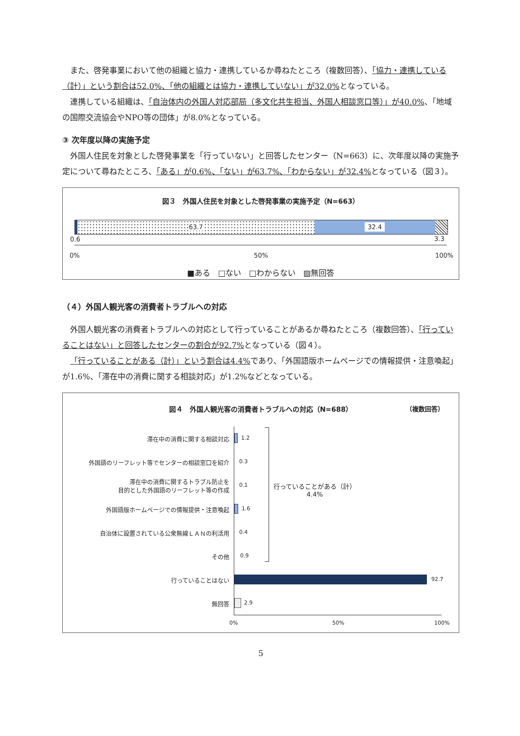また、啓発事業において他の組織と協力・連携しているか尋ねたところ（複数回答）、「協力・連携している（計）」という割合は52.0%、「他の組織とは協力・連携していない」が32.0% となっている。
連携している組織は、「自治体内の外国人対応部局（多文化共生担当、外国人相談窓口等）」が40.0%、「地域の国際交流協会やNPO等の団体」が8.0%となっている。
③ 次年度以降の実施予定
外国人住民を対象とした啓発事業を「行っていない」と回答したセンター（N=663）に、次年度以降の実施予定について尋ねたところ、「ある」が0.6%、「ない」が63.7%、「わからない」が32.4% となっている（図３）。
図３　外国人住民を対象とした啓発事業の実施予定（N=663）
63.7 32.4
0.6 3.3
0% 50% 100%
■ある　□ない　□わからない　▨無回答
（４）外国人観光客の消費者トラブルへの対応
外国人観光客の消費者トラブルへの対応として行っていることがあるか尋ねたところ（複数回答）、「行っていることはない」と回答したセンターの割合が92.7% となっている（図４）。
「行っていることがある（計）」という割合は4.4% であり、「外国語版ホームページでの情報提供・注意喚起」が1.6%、「滞在中の消費に関する相談対応」が1.2%などとなっている。
図４　外国人観光客の消費者トラブルへの対応（N=688）
（複数回答）
滞在中の消費に関する相談対応
外国語のリーフレット等でセンターの相談窓口を紹介
滞在中の消費に関するトラブル防止を
目的とした外国語のリーフレット等の作成
外国語版ホームページでの情報提供・注意喚起
自治体に設置されている公衆無線ＬＡＮの利活用
その他
行っていることはない
無回答
1.2
0.3
0.1
1.6
0.4
0.9
92.7
2.9
行っていることがある（計）
4.4%
0% 50% 100%
5